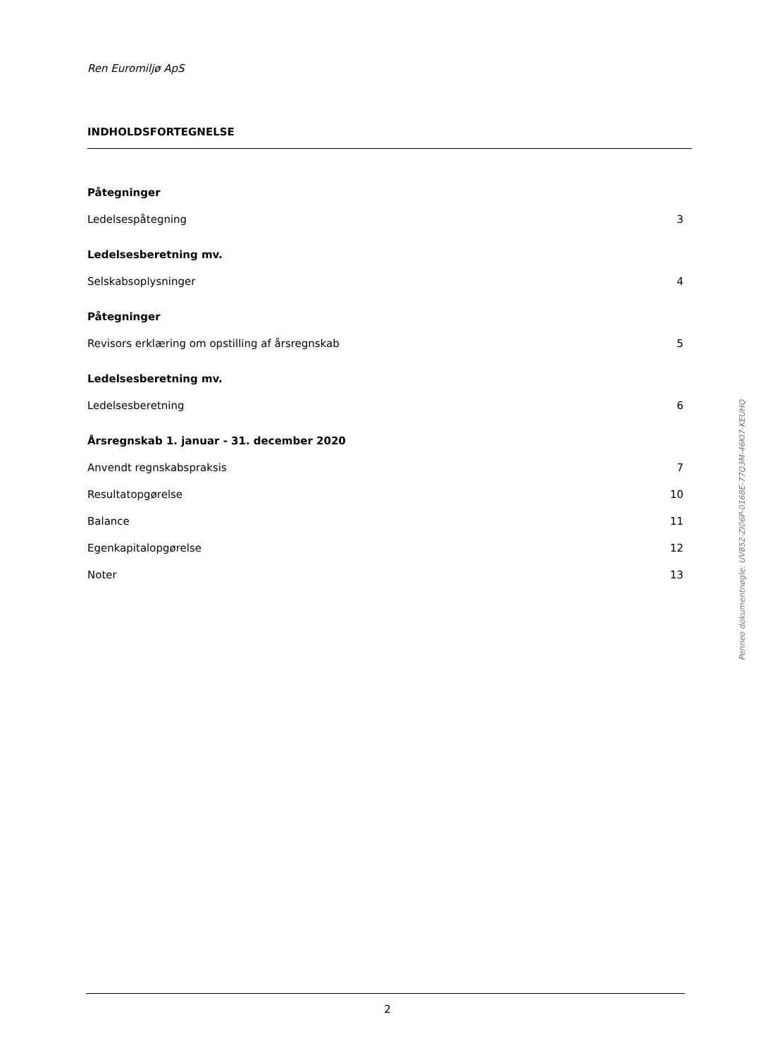Ren Euromiljø ApS
INDHOLDSFORTEGNELSE
Påtegninger
Ledelsespåtegning 3
Ledelsesberetning mv.
Selskabsoplysninger 4
Påtegninger
Revisors erklæring om opstilling af årsregnskab 5
Ledelsesberetning mv.
Ledelsesberetning 6
Årsregnskab 1. januar - 31. december 2020
Anvendt regnskabspraksis 7
Resultatopgørelse 10
Balance 11
Egenkapitalopgørelse 12
Noter 13
Penneo dokumentnøgle: UV852-ZI06P-0168E-77Q3M-46KI7-KEUHQ
2